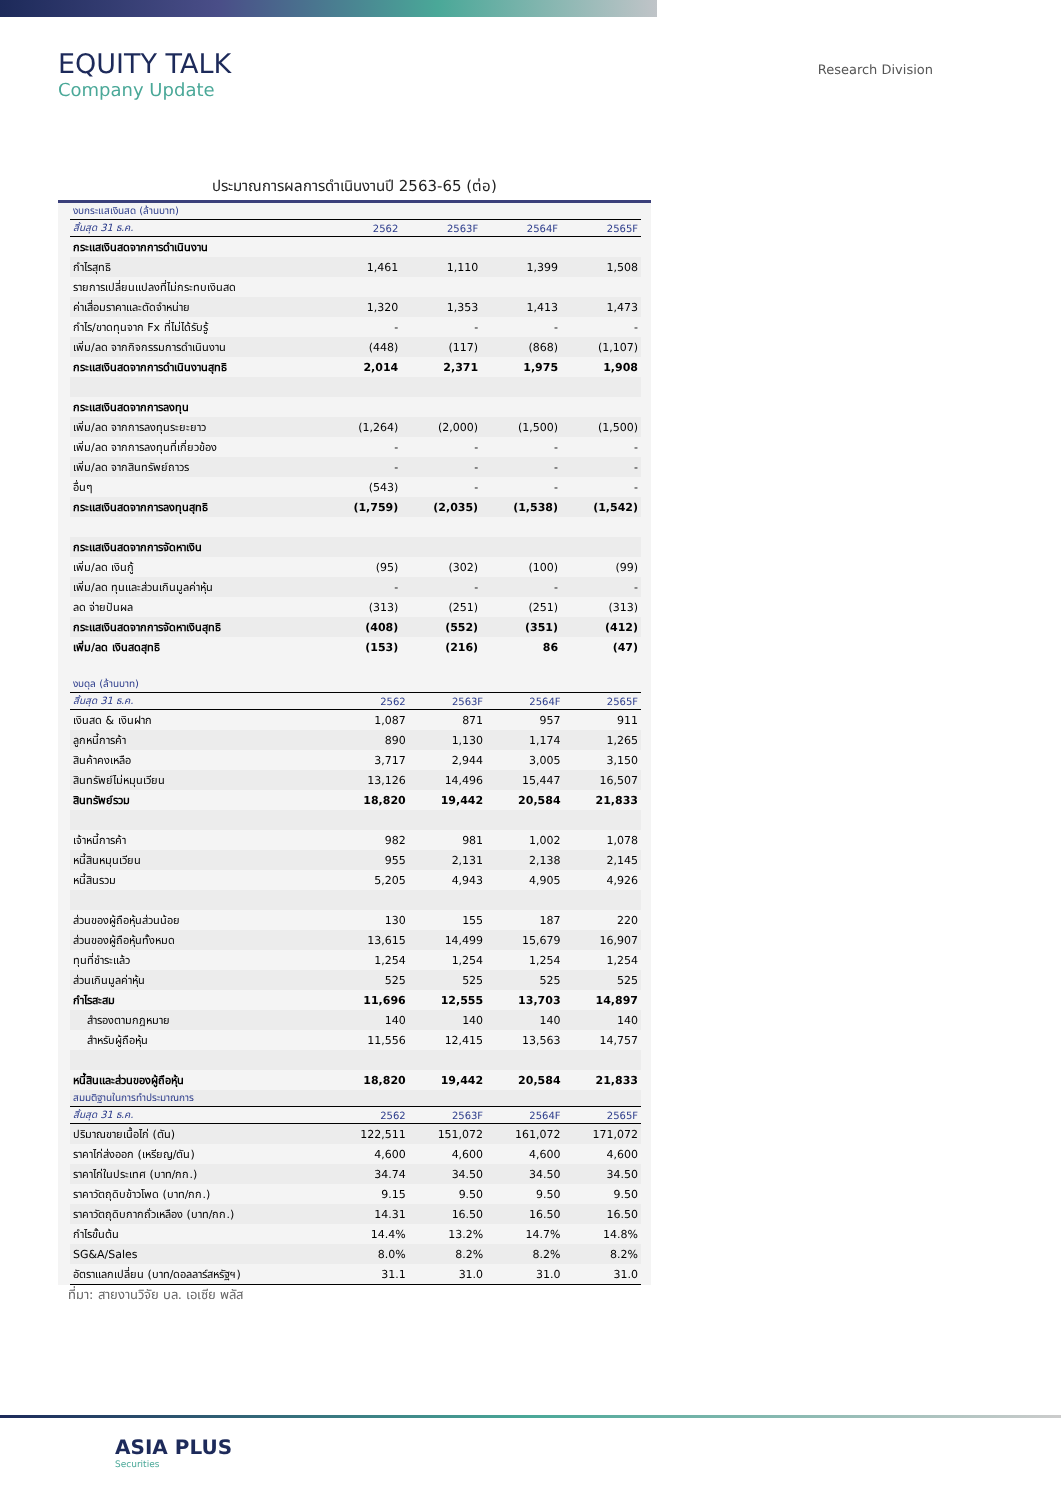EQUITY TALK
Company Update
Research Division
ประมาณการผลการดำเนินงานปี 2563-65 (ต่อ)
| งบกระแสเงินสด (ล้านบาท) | | | | |
| สิ้นสุด 31 ธ.ค. | 2562 | 2563F | 2564F | 2565F |
| กระแสเงินสดจากการดำเนินงาน | | | | |
| กำไรสุทธิ | 1,461 | 1,110 | 1,399 | 1,508 |
| รายการเปลี่ยนแปลงที่ไม่กระทบเงินสด | | | | |
| ค่าเสื่อมราคาและตัดจำหน่าย | 1,320 | 1,353 | 1,413 | 1,473 |
| กำไร/ขาดทุนจาก Fx ที่ไม่ได้รับรู้ | - | - | - | - |
| เพิ่ม/ลด จากกิจกรรมการดำเนินงาน | (448) | (117) | (868) | (1,107) |
| กระแสเงินสดจากการดำเนินงานสุทธิ | 2,014 | 2,371 | 1,975 | 1,908 |
| กระแสเงินสดจากการลงทุน | | | | |
| เพิ่ม/ลด จากการลงทุนระยะยาว | (1,264) | (2,000) | (1,500) | (1,500) |
| เพิ่ม/ลด จากการลงทุนที่เกี่ยวข้อง | - | - | - | - |
| เพิ่ม/ลด จากสินทรัพย์ถาวร | - | - | - | - |
| อื่นๆ | (543) | - | - | - |
| กระแสเงินสดจากการลงทุนสุทธิ | (1,759) | (2,035) | (1,538) | (1,542) |
| กระแสเงินสดจากการจัดหาเงิน | | | | |
| เพิ่ม/ลด เงินกู้ | (95) | (302) | (100) | (99) |
| เพิ่ม/ลด ทุนและส่วนเกินมูลค่าหุ้น | - | - | - | - |
| ลด จ่ายปันผล | (313) | (251) | (251) | (313) |
| กระแสเงินสดจากการจัดหาเงินสุทธิ | (408) | (552) | (351) | (412) |
| เพิ่ม/ลด เงินสดสุทธิ | (153) | (216) | 86 | (47) |
| งบดุล (ล้านบาท) | | | | |
| สิ้นสุด 31 ธ.ค. | 2562 | 2563F | 2564F | 2565F |
| เงินสด & เงินฝาก | 1,087 | 871 | 957 | 911 |
| ลูกหนี้การค้า | 890 | 1,130 | 1,174 | 1,265 |
| สินค้าคงเหลือ | 3,717 | 2,944 | 3,005 | 3,150 |
| สินทรัพย์ไม่หมุนเวียน | 13,126 | 14,496 | 15,447 | 16,507 |
| สินทรัพย์รวม | 18,820 | 19,442 | 20,584 | 21,833 |
| เจ้าหนี้การค้า | 982 | 981 | 1,002 | 1,078 |
| หนี้สินหมุนเวียน | 955 | 2,131 | 2,138 | 2,145 |
| หนี้สินรวม | 5,205 | 4,943 | 4,905 | 4,926 |
| ส่วนของผู้ถือหุ้นส่วนน้อย | 130 | 155 | 187 | 220 |
| ส่วนของผู้ถือหุ้นทั้งหมด | 13,615 | 14,499 | 15,679 | 16,907 |
| ทุนที่ชำระแล้ว | 1,254 | 1,254 | 1,254 | 1,254 |
| ส่วนเกินมูลค่าหุ้น | 525 | 525 | 525 | 525 |
| กำไรสะสม | 11,696 | 12,555 | 13,703 | 14,897 |
| สำรองตามกฎหมาย | 140 | 140 | 140 | 140 |
| สำหรับผู้ถือหุ้น | 11,556 | 12,415 | 13,563 | 14,757 |
| หนี้สินและส่วนของผู้ถือหุ้น | 18,820 | 19,442 | 20,584 | 21,833 |
| สมมติฐานในการทำประมาณการ | | | | |
| สิ้นสุด 31 ธ.ค. | 2562 | 2563F | 2564F | 2565F |
| ปริมาณขายเนื้อไก่ (ตัน) | 122,511 | 151,072 | 161,072 | 171,072 |
| ราคาไก่ส่งออก (เหรียญ/ตัน) | 4,600 | 4,600 | 4,600 | 4,600 |
| ราคาไก่ในประเทศ (บาท/กก.) | 34.74 | 34.50 | 34.50 | 34.50 |
| ราคาวัตถุดิบข้าวโพด (บาท/กก.) | 9.15 | 9.50 | 9.50 | 9.50 |
| ราคาวัตถุดิบกากถั่วเหลือง (บาท/กก.) | 14.31 | 16.50 | 16.50 | 16.50 |
| กำไรขั้นต้น | 14.4% | 13.2% | 14.7% | 14.8% |
| SG&A/Sales | 8.0% | 8.2% | 8.2% | 8.2% |
| อัตราแลกเปลี่ยน (บาท/ดอลลาร์สหรัฐฯ) | 31.1 | 31.0 | 31.0 | 31.0 |
ที่มา: สายงานวิจัย บล. เอเซีย พลัส
ASIA PLUS
Securities